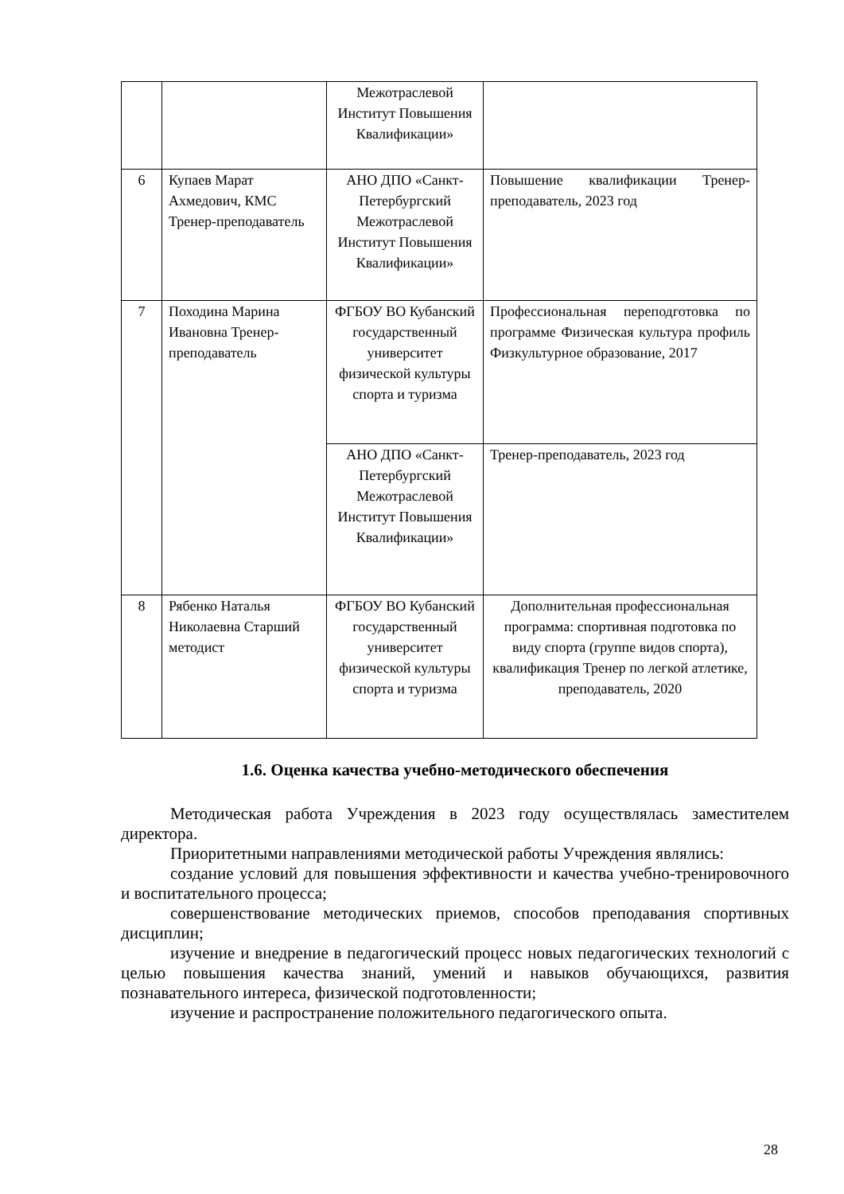| | | Межотраслевой Институт Повышения Квалификации» | |
| 6 | Купаев Марат Ахмедович, КМС Тренер-преподаватель | АНО ДПО «Санкт-Петербургский Межотраслевой Институт Повышения Квалификации» | Повышение квалификации Тренер-преподаватель, 2023 год |
| 7 | Походина Марина Ивановна Тренер-преподаватель | ФГБОУ ВО Кубанский государственный университет физической культуры спорта и туризма | Профессиональная переподготовка по программе Физическая культура профиль Физкультурное образование, 2017 |
| | | АНО ДПО «Санкт-Петербургский Межотраслевой Институт Повышения Квалификации» | Тренер-преподаватель, 2023 год |
| 8 | Рябенко Наталья Николаевна Старший методист | ФГБОУ ВО Кубанский государственный университет физической культуры спорта и туризма | Дополнительная профессиональная программа: спортивная подготовка по виду спорта (группе видов спорта), квалификация Тренер по легкой атлетике, преподаватель, 2020 |
1.6. Оценка качества учебно-методического обеспечения
Методическая работа Учреждения в 2023 году осуществлялась заместителем директора.
Приоритетными направлениями методической работы Учреждения являлись:
создание условий для повышения эффективности и качества учебно-тренировочного и воспитательного процесса;
совершенствование методических приемов, способов преподавания спортивных дисциплин;
изучение и внедрение в педагогический процесс новых педагогических технологий с целью повышения качества знаний, умений и навыков обучающихся, развития познавательного интереса, физической подготовленности;
изучение и распространение положительного педагогического опыта.
28